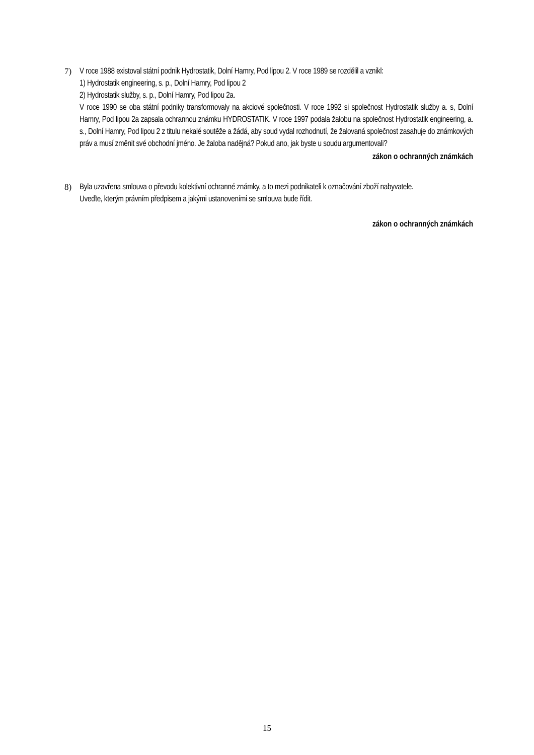7) V roce 1988 existoval státní podnik Hydrostatik, Dolní Hamry, Pod lipou 2. V roce 1989 se rozdělil a vznikl:
1) Hydrostatik engineering, s. p., Dolní Hamry, Pod lipou 2
2) Hydrostatik služby, s. p., Dolní Hamry, Pod lipou 2a.
V roce 1990 se oba státní podniky transformovaly na akciové společnosti. V roce 1992 si společnost Hydrostatik služby a. s, Dolní Hamry, Pod lipou 2a zapsala ochrannou známku HYDROSTATIK. V roce 1997 podala žalobu na společnost Hydrostatik engineering, a. s., Dolní Hamry, Pod lipou 2 z titulu nekalé soutěže a žádá, aby soud vydal rozhodnutí, že žalovaná společnost zasahuje do známkových práv a musí změnit své obchodní jméno. Je žaloba nadějná? Pokud ano, jak byste u soudu argumentovali?
zákon o ochranných známkách
8) Byla uzavřena smlouva o převodu kolektivní ochranné známky, a to mezi podnikateli k označování zboží nabyvatele.
Uveďte, kterým právním předpisem a jakými ustanoveními se smlouva bude řídit.
zákon o ochranných známkách
15